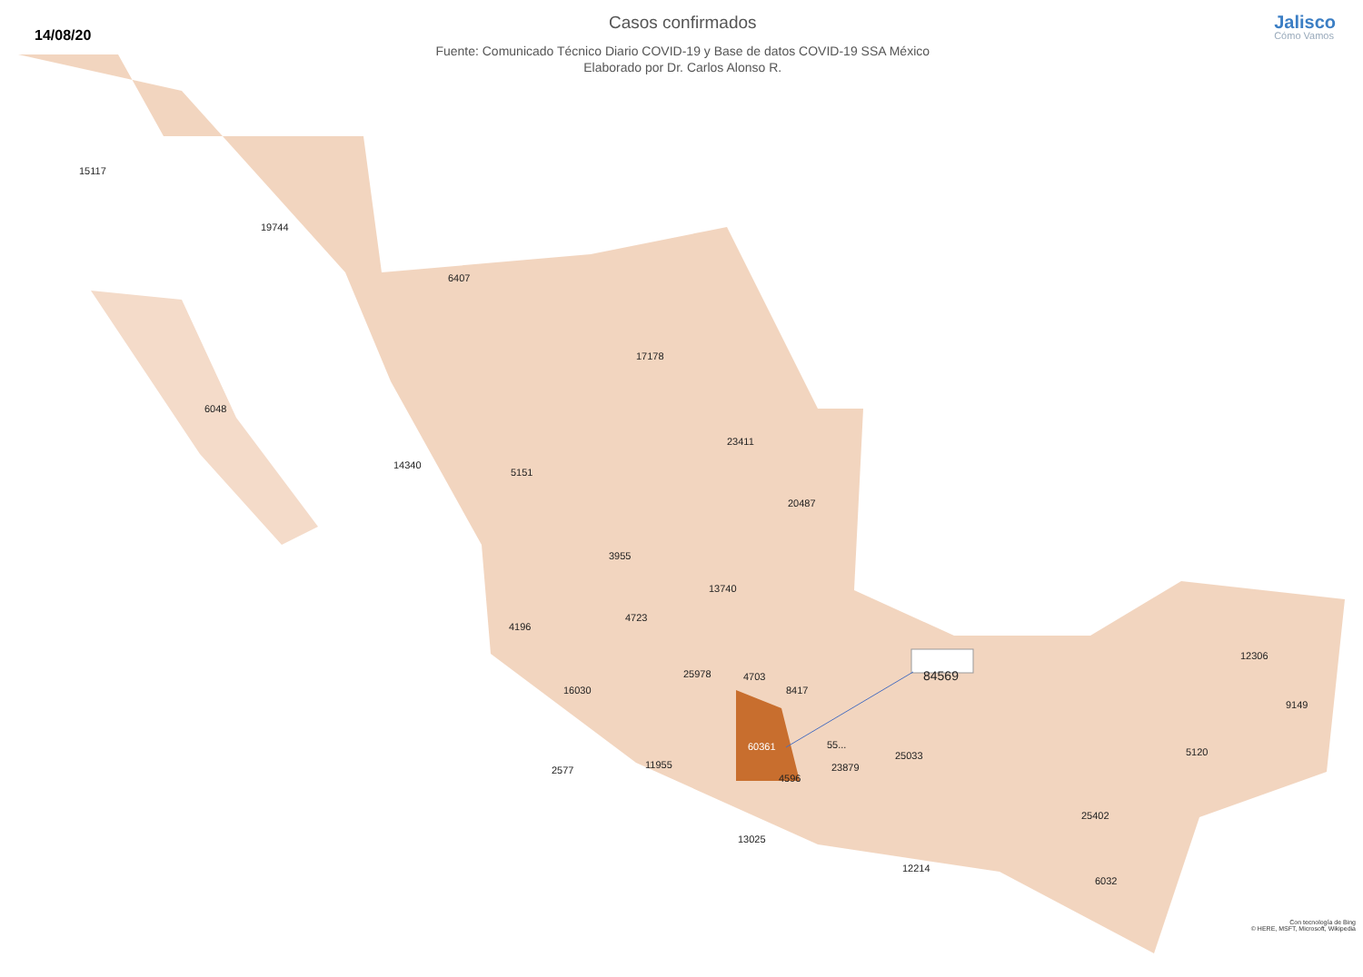14/08/20
Casos confirmados
Fuente: Comunicado Técnico Diario COVID-19 y Base de datos COVID-19 SSA México
Elaborado por Dr. Carlos Alonso R.
Jalisco
Cómo Vamos
15117
19744
6407
6048
17178
23411
14340
5151
20487
3955
13740
4723
4196
12306
25978 4703 84569
16030 8417
9149
60361 55...
25033 5120
11955 23879 2577
4596
25402
13025
12214
6032
Con tecnología de Bing
© HERE, MSFT, Microsoft, Wikipedia